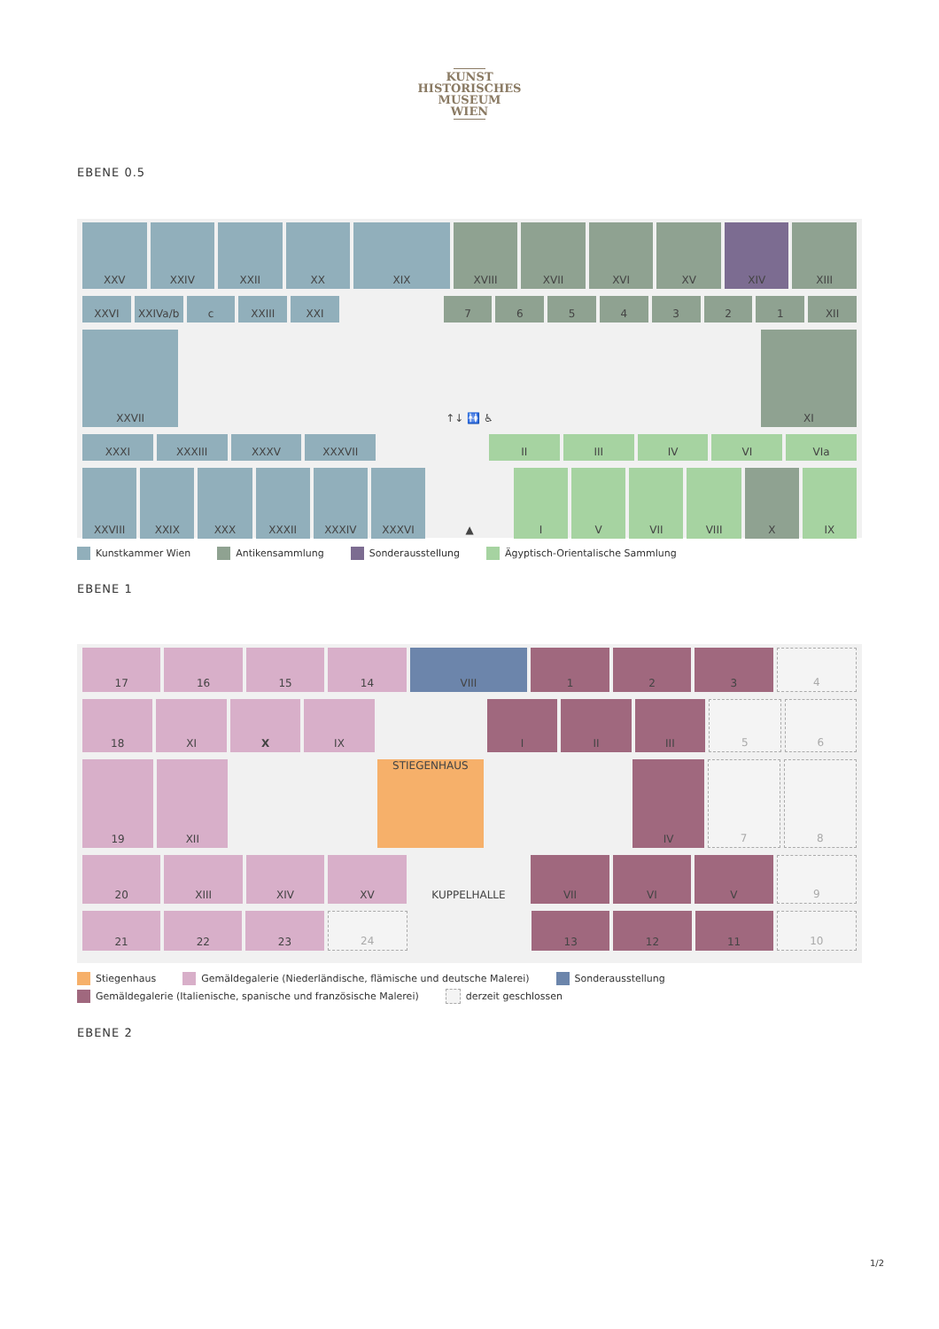KUNST
HISTORISCHES
MUSEUM
WIEN
EBENE 0.5
XXV XXIV XXII XX XIX XVIII XVII XVI XV XIV XIII
XXVI XXIVa/b c XXIII XXI 7 6 5 4 3 2 1 XII
XXVII ↑↓ 🚻 ♿ XI
XXXI XXXIII XXXV XXXVII II III IV VI VIa
XXVIII XXIX XXX XXXII XXXIV XXXVI ▲ I V VII VIII X IX
Kunstkammer Wien Antikensammlung Sonderausstellung Ägyptisch-Orientalische Sammlung
EBENE 1
17 16 15 14 VIII 1 2 3 4
18 XI X IX I II III 5 6
19 XII STIEGENHAUS IV 7 8
20 XIII XIV XV KUPPELHALLE VII VI V 9
21 22 23 24 13 12 11 10
Stiegenhaus Gemäldegalerie (Niederländische, flämische und deutsche Malerei) Sonderausstellung Gemäldegalerie (Italienische, spanische und französische Malerei) derzeit geschlossen
EBENE 2
1/2